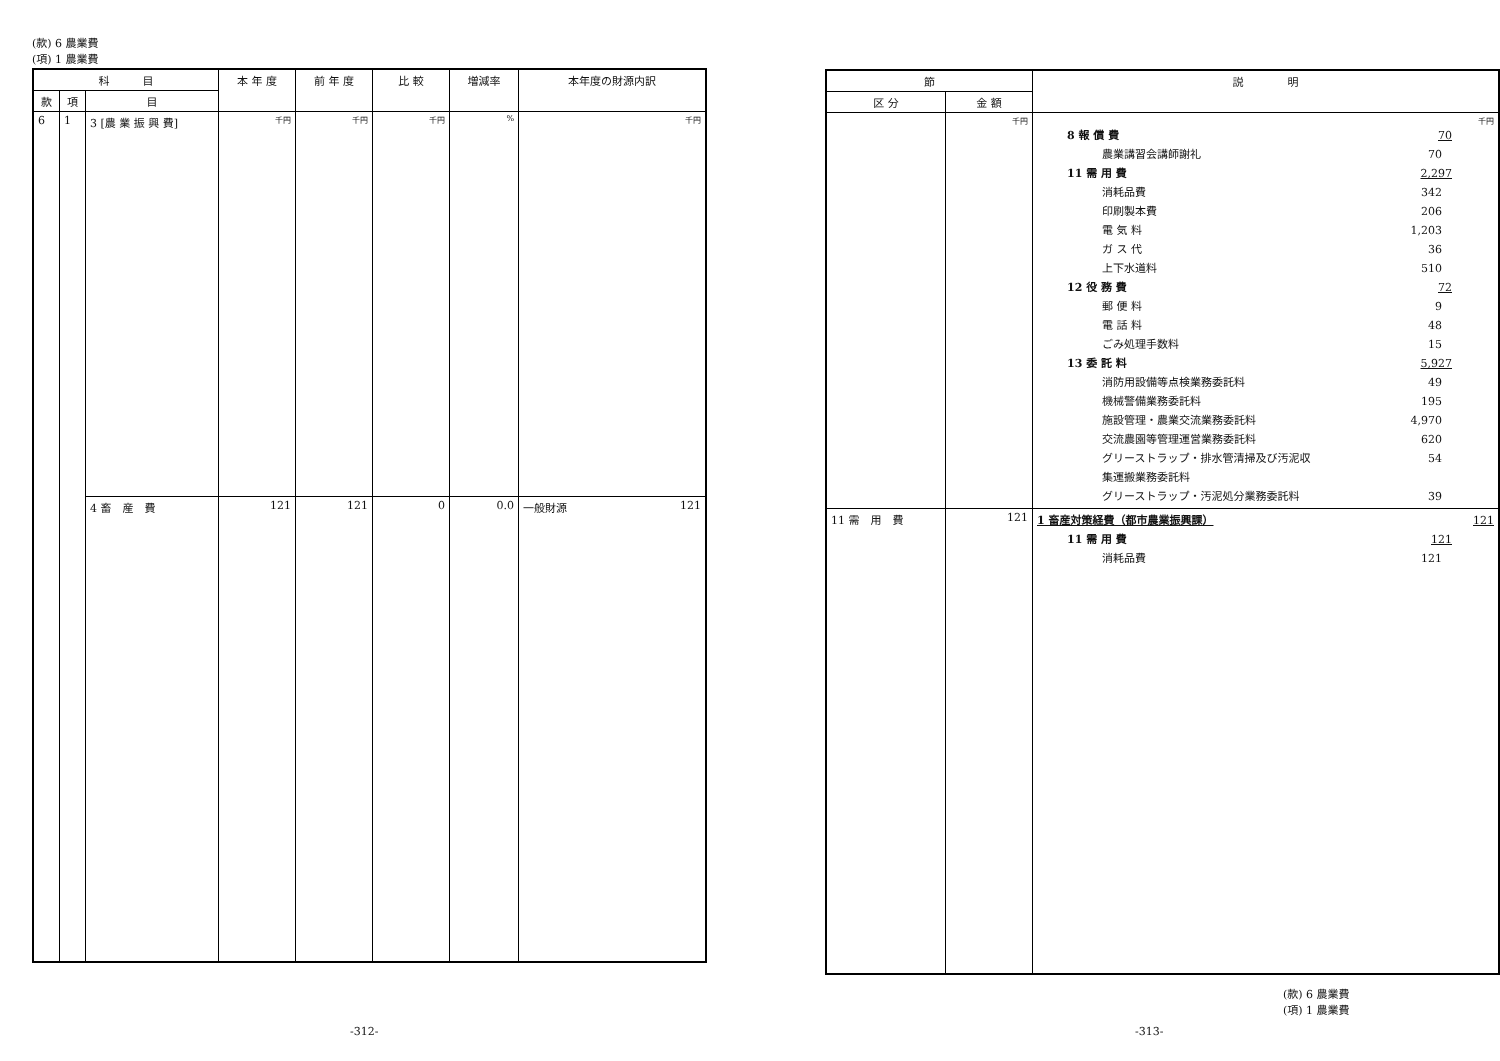(款) 6 農業費
(項) 1 農業費
| 科 目 | | | 本 年 度 | 前 年 度 | 比 較 | 増減率 | 本年度の財源内訳 |
| --- | --- | --- | --- | --- | --- | --- | --- |
| 款 | 項 | 目 | | | | | |
| 6 | 1 | 3 [農 業 振 興 費] | 千円 | 千円 | 千円 | % | 千円 |
| | | 4 畜 産 費 | 121 | 121 | 0 | 0.0 | 一般財源 121 |
| 節 | | 説 明 |
| --- | --- | --- |
| 区 分 | 金 額 | |
| | 千円 | 千円 8 報 償 費 70 農業講習会講師謝礼 70 11 需 用 費 2,297 消耗品費 342 印刷製本費 206 電 気 料 1,203 ガ ス 代 36 上下水道料 510 12 役 務 費 72 郵 便 料 9 電 話 料 48 ごみ処理手数料 15 13 委 託 料 5,927 消防用設備等点検業務委託料 49 機械警備業務委託料 195 施設管理・農業交流業務委託料 4,970 交流農園等管理運営業務委託料 620 グリーストラップ・排水管清掃及び汚泥収 54 集運搬業務委託料 グリーストラップ・汚泥処分業務委託料 39 |
| 11 需 用 費 | 121 | 1 畜産対策経費（都市農業振興課） 121 11 需 用 費 121 消耗品費 121 |
(款) 6 農業費
(項) 1 農業費
-312- -313-